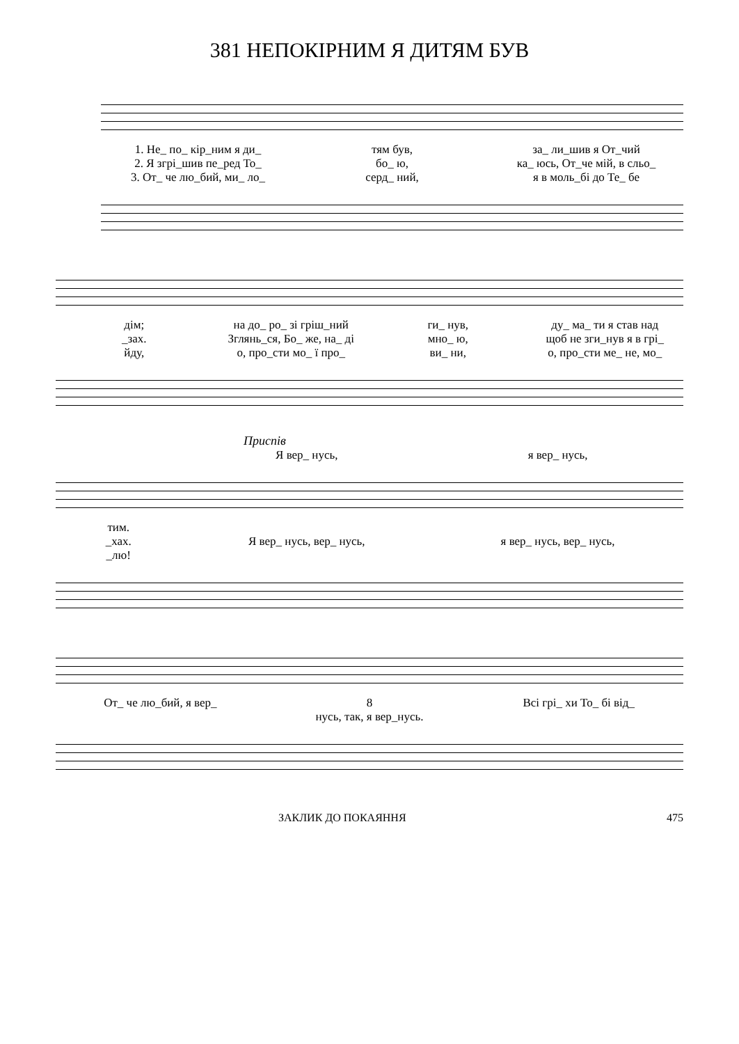381 НЕПОКІРНИМ Я ДИТЯМ БУВ
1. Не_ по_ кір_ним я ди_ тям був, за_ ли_шив я От_чий
2. Я згрі_шив пе_ред То_ бо_ ю, ка_ юсь, От_че мій, в сльо_
3. От_ че лю_бий, ми_ ло_ серд_ ний, я в моль_бі до Те_ бе
дім; на до_ ро_ зі гріш_ний ги_ нув, ду_ ма_ ти я став над
_зах. Зглянь_ся, Бо_ же, на_ ді мно_ ю, щоб не зги_нув я в грі_
йду, о, про_сти мо_ ї про_ ви_ ни, о, про_сти ме_ не, мо_
Приспів
Я вер_ нусь, я вер_ нусь,
тим.
_хах. Я вер_ нусь, вер_ нусь, я вер_ нусь, вер_ нусь,
_лю!
От_ че лю_бий, я вер_ 8
нусь, так, я вер_нусь.
Всі грі_ хи То_ бі від_
ЗАКЛИК ДО ПОКАЯННЯ 475